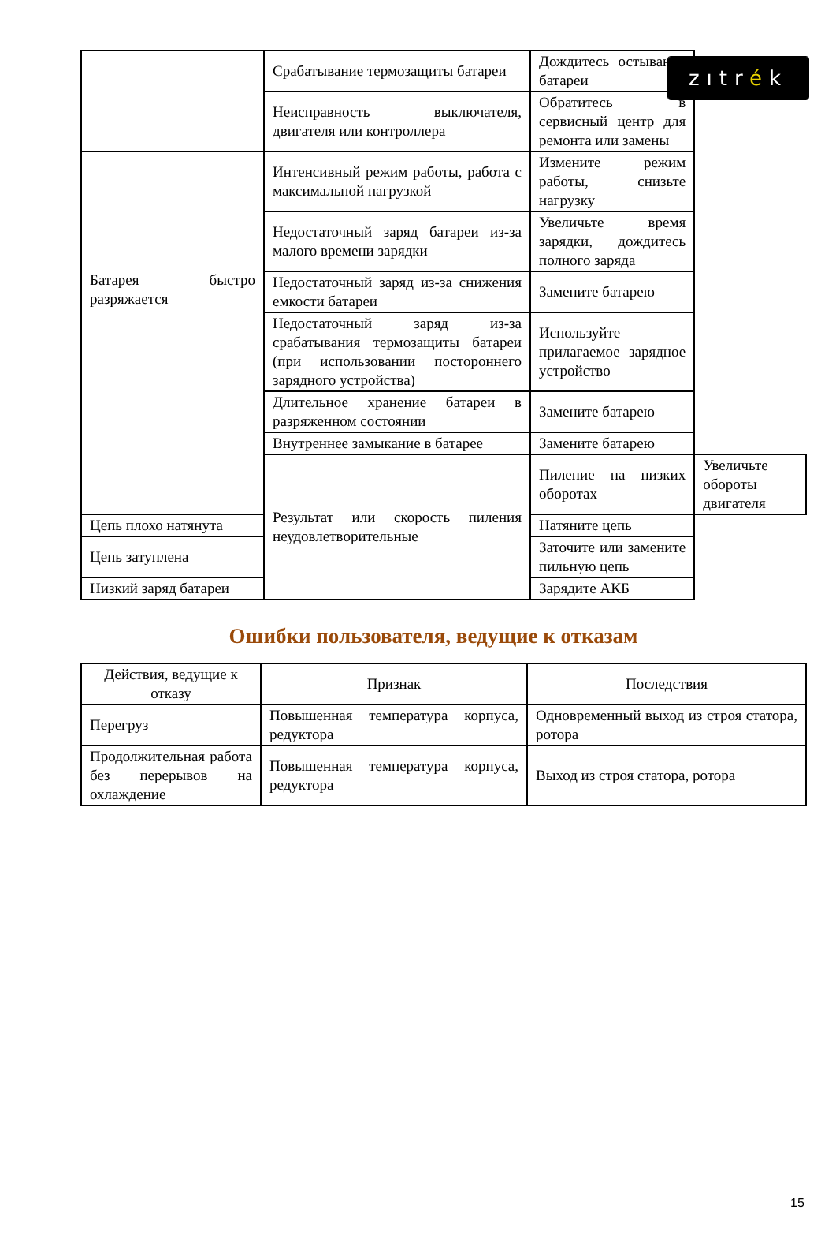zıtrék
| | Срабатывание термозащиты батареи | Дождитесь остывания батареи | |
| | Неисправность выключателя, двигателя или контроллера | Обратитесь в сервисный центр для ремонта или замены | |
| Батарея быстро разряжается | Интенсивный режим работы, работа с максимальной нагрузкой | Измените режим работы, снизьте нагрузку | |
| | Недостаточный заряд батареи из-за малого времени зарядки | Увеличьте время зарядки, дождитесь полного заряда | |
| | Недостаточный заряд из-за снижения емкости батареи | Замените батарею | |
| | Недостаточный заряд из-за срабатывания термозащиты батареи (при использовании постороннего зарядного устройства) | Используйте прилагаемое зарядное устройство | |
| | Длительное хранение батареи в разряженном состоянии | Замените батарею | |
| | Внутреннее замыкание в батарее | Замените батарею | |
| | Результат или скорость пиления неудовлетворительные | Пиление на низких оборотах | Увеличьте обороты двигателя |
| Цепь плохо натянута | | Натяните цепь | |
| Цепь затуплена | | Заточите или замените пильную цепь | |
| Низкий заряд батареи | | Зарядите АКБ | |
Ошибки пользователя, ведущие к отказам
| Действия, ведущие к отказу | Признак | Последствия |
| --- | --- | --- |
| Перегруз | Повышенная температура корпуса, редуктора | Одновременный выход из строя статора, ротора |
| Продолжительная работа без перерывов на охлаждение | Повышенная температура корпуса, редуктора | Выход из строя статора, ротора |
15